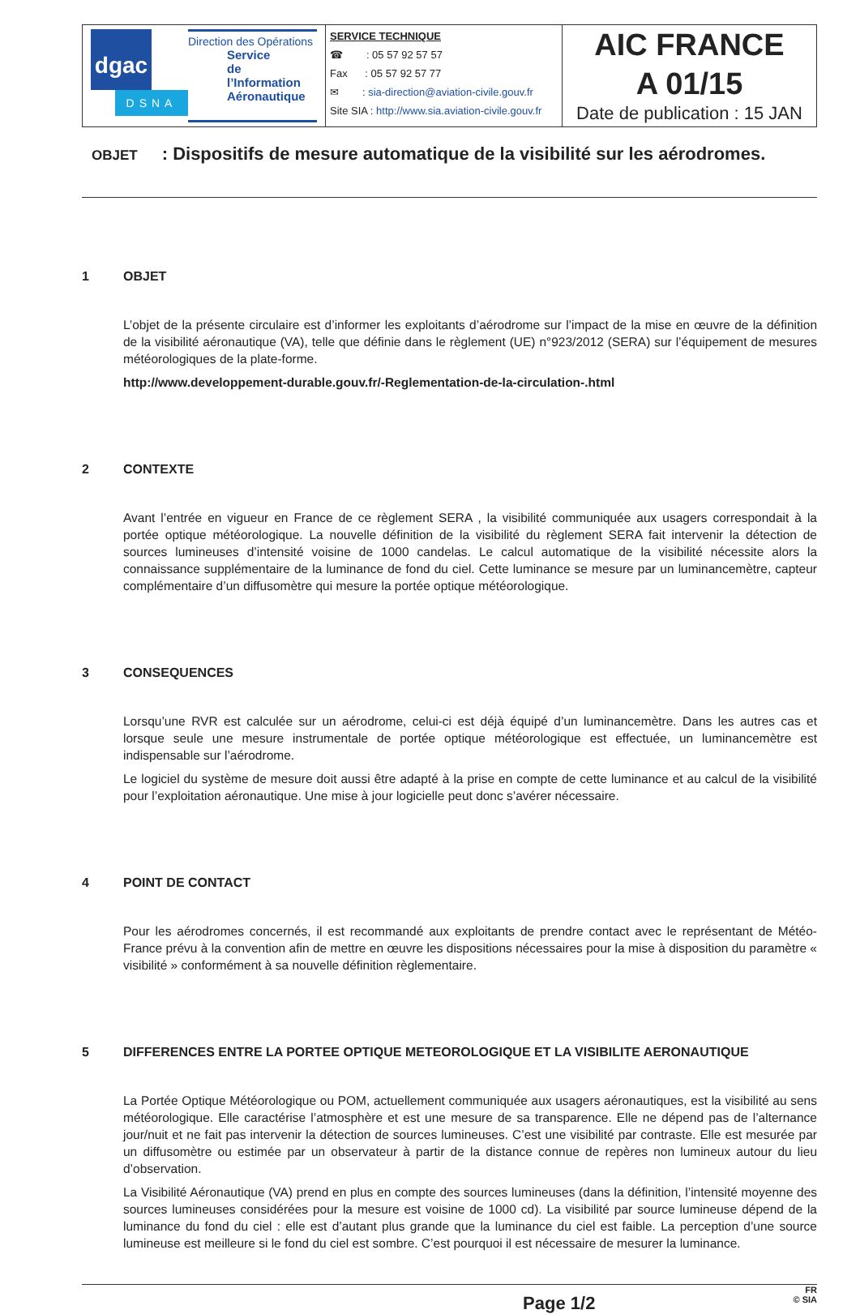dgac
DSNA
Direction des Opérations
Service
de l’Information
Aéronautique
SERVICE TECHNIQUE
☎ : 05 57 92 57 57
Fax : 05 57 92 57 77
✉ : sia-direction@aviation-civile.gouv.fr
Site SIA : http://www.sia.aviation-civile.gouv.fr
AIC FRANCE
A 01/15
Date de publication : 15 JAN
OBJET: Dispositifs de mesure automatique de la visibilité sur les aérodromes.
1 OBJET
L’objet de la présente circulaire est d’informer les exploitants d’aérodrome sur l’impact de la mise en œuvre de la définition de la visibilité aéronautique (VA), telle que définie dans le règlement (UE) n°923/2012 (SERA) sur l’équipement de mesures météorologiques de la plate-forme.
http://www.developpement-durable.gouv.fr/-Reglementation-de-la-circulation-.html
2 CONTEXTE
Avant l’entrée en vigueur en France de ce règlement SERA , la visibilité communiquée aux usagers correspondait à la portée optique météorologique. La nouvelle définition de la visibilité du règlement SERA fait intervenir la détection de sources lumineuses d’intensité voisine de 1000 candelas. Le calcul automatique de la visibilité nécessite alors la connaissance supplémentaire de la luminance de fond du ciel. Cette luminance se mesure par un luminancemètre, capteur complémentaire d’un diffusomètre qui mesure la portée optique météorologique.
3 CONSEQUENCES
Lorsqu’une RVR est calculée sur un aérodrome, celui-ci est déjà équipé d’un luminancemètre. Dans les autres cas et lorsque seule une mesure instrumentale de portée optique météorologique est effectuée, un luminancemètre est indispensable sur l’aérodrome.
Le logiciel du système de mesure doit aussi être adapté à la prise en compte de cette luminance et au calcul de la visibilité pour l’exploitation aéronautique. Une mise à jour logicielle peut donc s’avérer nécessaire.
4 POINT DE CONTACT
Pour les aérodromes concernés, il est recommandé aux exploitants de prendre contact avec le représentant de Météo-France prévu à la convention afin de mettre en œuvre les dispositions nécessaires pour la mise à disposition du paramètre « visibilité » conformément à sa nouvelle définition règlementaire.
5 DIFFERENCES ENTRE LA PORTEE OPTIQUE METEOROLOGIQUE ET LA VISIBILITE AERONAUTIQUE
La Portée Optique Météorologique ou POM, actuellement communiquée aux usagers aéronautiques, est la visibilité au sens météorologique. Elle caractérise l’atmosphère et est une mesure de sa transparence. Elle ne dépend pas de l’alternance jour/nuit et ne fait pas intervenir la détection de sources lumineuses. C’est une visibilité par contraste. Elle est mesurée par un diffusomètre ou estimée par un observateur à partir de la distance connue de repères non lumineux autour du lieu d’observation.
La Visibilité Aéronautique (VA) prend en plus en compte des sources lumineuses (dans la définition, l’intensité moyenne des sources lumineuses considérées pour la mesure est voisine de 1000 cd). La visibilité par source lumineuse dépend de la luminance du fond du ciel : elle est d’autant plus grande que la luminance du ciel est faible. La perception d’une source lumineuse est meilleure si le fond du ciel est sombre. C’est pourquoi il est nécessaire de mesurer la luminance.
Page 1/2 FR
© SIA